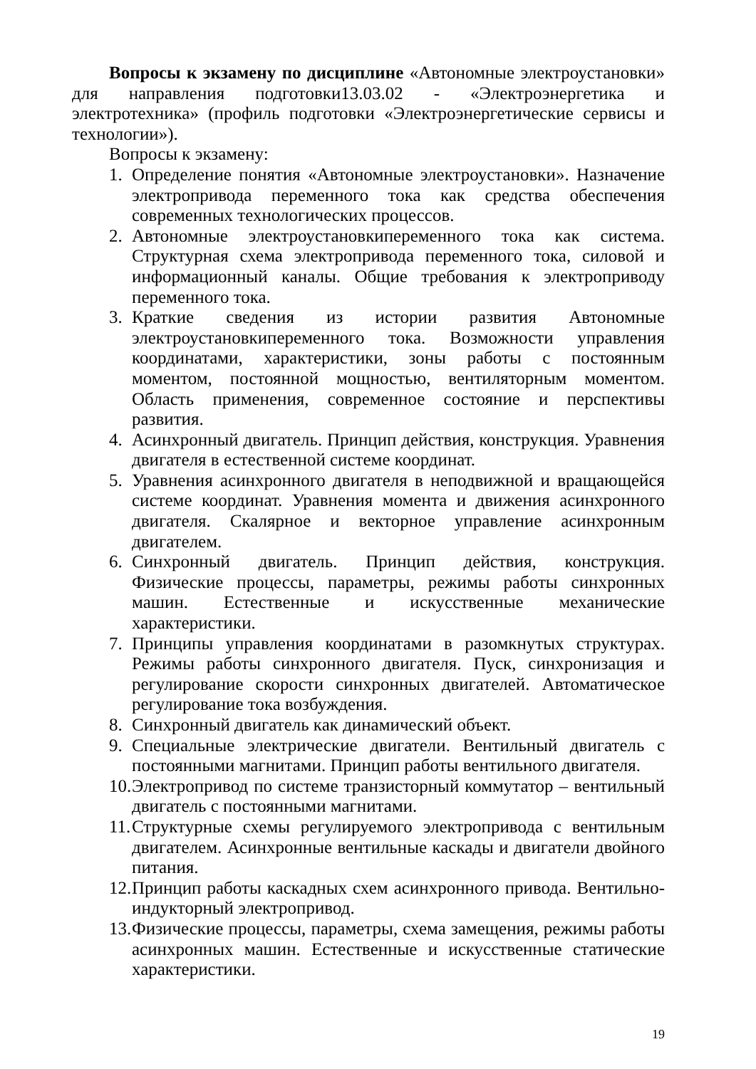Вопросы к экзамену по дисциплине «Автономные электроустановки» для направления подготовки13.03.02 - «Электроэнергетика и электротехника» (профиль подготовки «Электроэнергетические сервисы и технологии»).
Вопросы к экзамену:
1. Определение понятия «Автономные электроустановки». Назначение электропривода переменного тока как средства обеспечения современных технологических процессов.
2. Автономные электроустановкипеременного тока как система. Структурная схема электропривода переменного тока, силовой и информационный каналы. Общие требования к электроприводу переменного тока.
3. Краткие сведения из истории развития Автономные электроустановкипеременного тока. Возможности управления координатами, характеристики, зоны работы с постоянным моментом, постоянной мощностью, вентиляторным моментом. Область применения, современное состояние и перспективы развития.
4. Асинхронный двигатель. Принцип действия, конструкция. Уравнения двигателя в естественной системе координат.
5. Уравнения асинхронного двигателя в неподвижной и вращающейся системе координат. Уравнения момента и движения асинхронного двигателя. Скалярное и векторное управление асинхронным двигателем.
6. Синхронный двигатель. Принцип действия, конструкция. Физические процессы, параметры, режимы работы синхронных машин. Естественные и искусственные механические характеристики.
7. Принципы управления координатами в разомкнутых структурах. Режимы работы синхронного двигателя. Пуск, синхронизация и регулирование скорости синхронных двигателей. Автоматическое регулирование тока возбуждения.
8. Синхронный двигатель как динамический объект.
9. Специальные электрические двигатели. Вентильный двигатель с постоянными магнитами. Принцип работы вентильного двигателя.
10. Электропривод по системе транзисторный коммутатор – вентильный двигатель с постоянными магнитами.
11. Структурные схемы регулируемого электропривода с вентильным двигателем. Асинхронные вентильные каскады и двигатели двойного питания.
12. Принцип работы каскадных схем асинхронного привода. Вентильно-индукторный электропривод.
13. Физические процессы, параметры, схема замещения, режимы работы асинхронных машин. Естественные и искусственные статические характеристики.
19